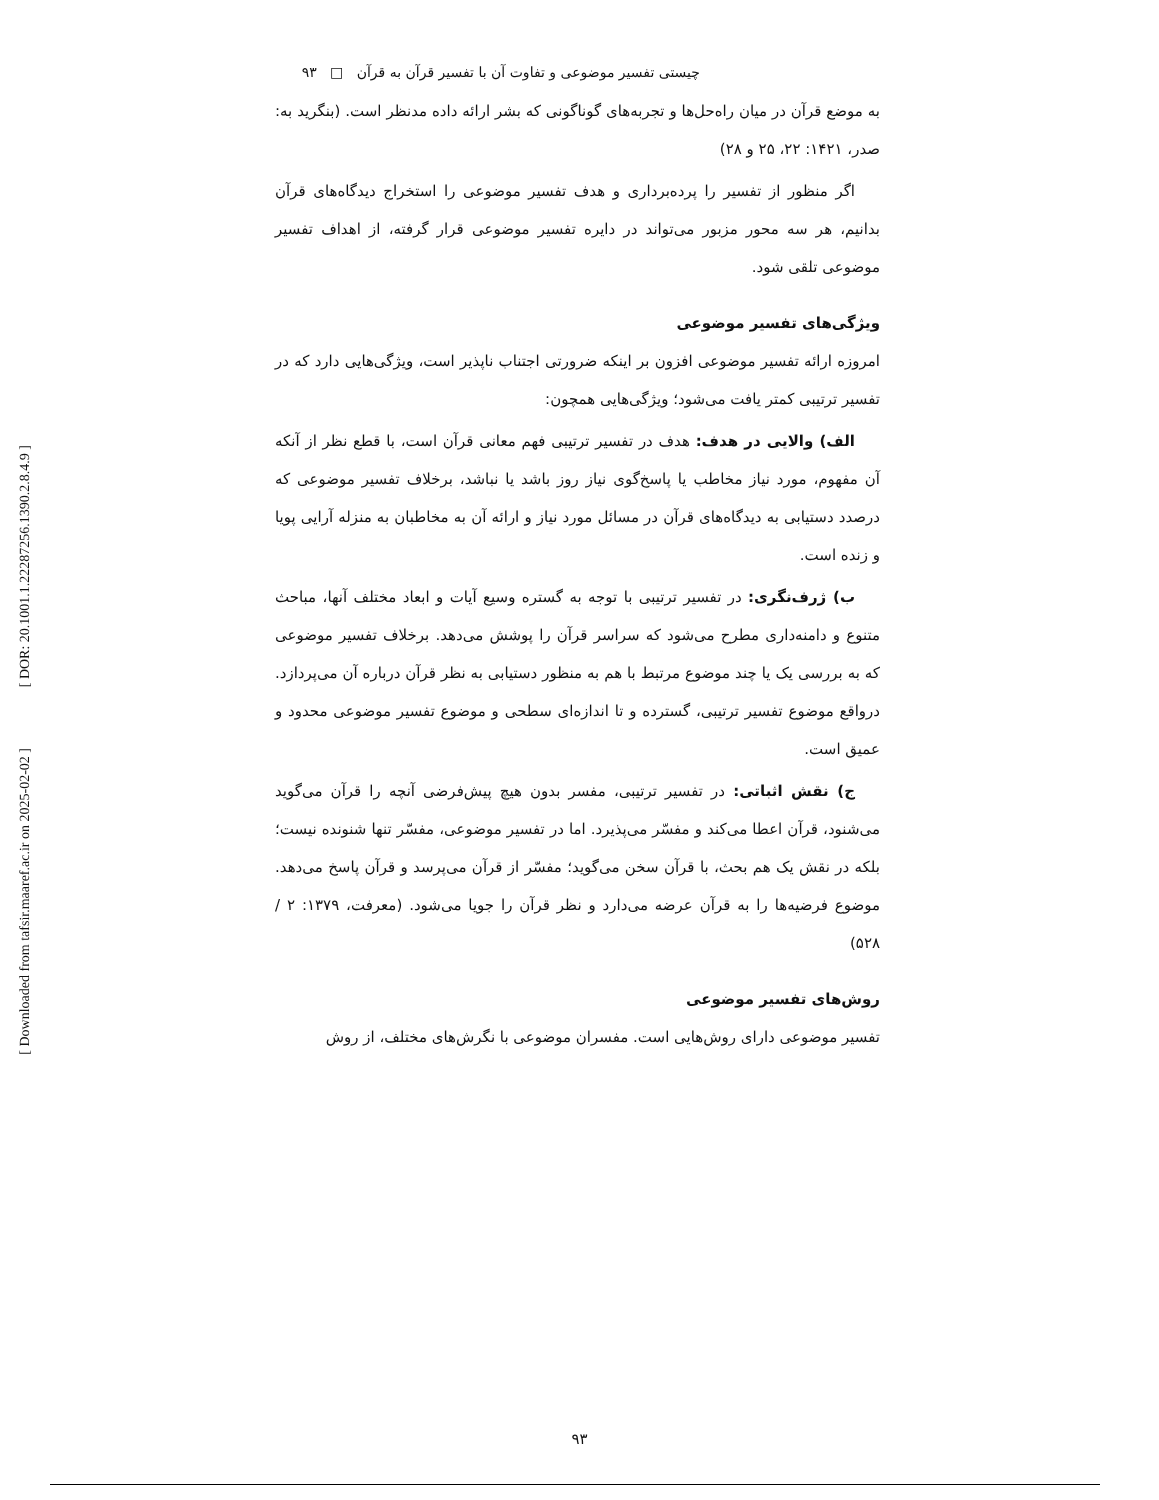[ DOR: 20.1001.1.22287256.1390.2.8.4.9 ]
[ Downloaded from tafsir.maaref.ac.ir on 2025-02-02 ]
چیستی تفسیر موضوعی و تفاوت آن با تفسیر قرآن به قرآن □ ۹۳
به موضع قرآن در میان راه‌حل‌ها و تجربه‌های گوناگونی که بشر ارائه داده مدنظر است. (بنگرید به: صدر، ۱۴۲۱: ۲۲، ۲۵ و ۲۸)
اگر منظور از تفسیر را پرده‌برداری و هدف تفسیر موضوعی را استخراج دیدگاه‌های قرآن بدانیم، هر سه محور مزبور می‌تواند در دایره تفسیر موضوعی قرار گرفته، از اهداف تفسیر موضوعی تلقی شود.
ویژگی‌های تفسیر موضوعی
امروزه ارائه تفسیر موضوعی افزون بر اینکه ضرورتی اجتناب ناپذیر است، ویژگی‌هایی دارد که در تفسیر ترتیبی کمتر یافت می‌شود؛ ویژگی‌هایی همچون:
الف) والایی در هدف: هدف در تفسیر ترتیبی فهم معانی قرآن است، با قطع نظر از آنکه آن مفهوم، مورد نیاز مخاطب یا پاسخ‌گوی نیاز روز باشد یا نباشد، برخلاف تفسیر موضوعی که درصدد دستیابی به دیدگاه‌های قرآن در مسائل مورد نیاز و ارائه آن به مخاطبان به منزله آرایی پویا و زنده است.
ب) ژرف‌نگری: در تفسیر ترتیبی با توجه به گستره وسیع آیات و ابعاد مختلف آنها، مباحث متنوع و دامنه‌داری مطرح می‌شود که سراسر قرآن را پوشش می‌دهد. برخلاف تفسیر موضوعی که به بررسی یک یا چند موضوع مرتبط با هم به منظور دستیابی به نظر قرآن درباره آن می‌پردازد. درواقع موضوع تفسیر ترتیبی، گسترده و تا اندازه‌ای سطحی و موضوع تفسیر موضوعی محدود و عمیق است.
ج) نقش اثباتی: در تفسیر ترتیبی، مفسر بدون هیچ پیش‌فرضی آنچه را قرآن می‌گوید می‌شنود، قرآن اعطا می‌کند و مفسّر می‌پذیرد. اما در تفسیر موضوعی، مفسّر تنها شنونده نیست؛ بلکه در نقش یک هم بحث، با قرآن سخن می‌گوید؛ مفسّر از قرآن می‌پرسد و قرآن پاسخ می‌دهد. موضوع فرضیه‌ها را به قرآن عرضه می‌دارد و نظر قرآن را جویا می‌شود. (معرفت، ۱۳۷۹: ۲ / ۵۲۸)
روش‌های تفسیر موضوعی
تفسیر موضوعی دارای روش‌هایی است. مفسران موضوعی با نگرش‌های مختلف، از روش
۹۳